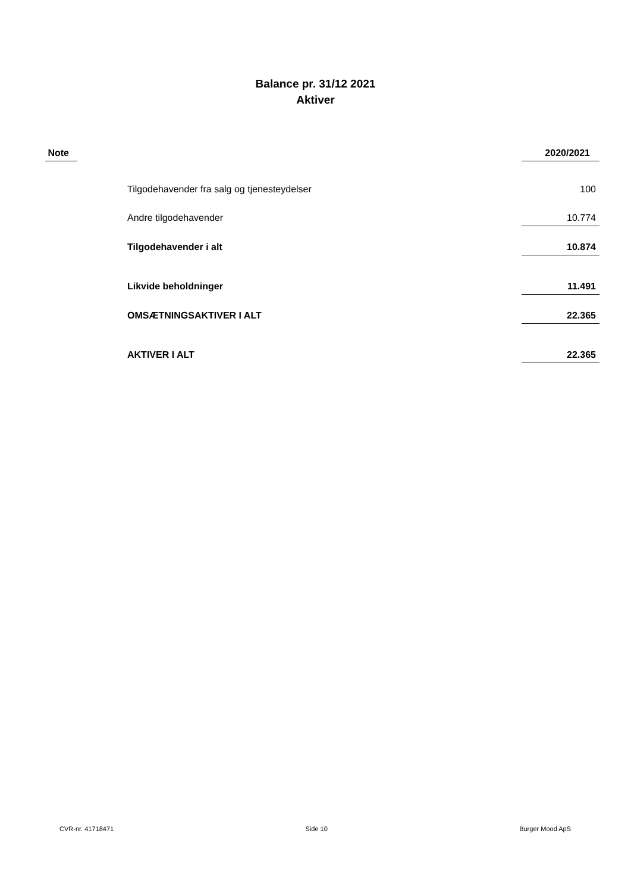Balance pr. 31/12 2021
Aktiver
| Note | | 2020/2021 |
| --- | --- | --- |
| | Tilgodehavender fra salg og tjenesteydelser | 100 |
| | Andre tilgodehavender | 10.774 |
| | Tilgodehavender i alt | 10.874 |
| | Likvide beholdninger | 11.491 |
| | OMSÆTNINGSAKTIVER I ALT | 22.365 |
| | AKTIVER I ALT | 22.365 |
CVR-nr. 41718471 Side 10 Burger Mood ApS